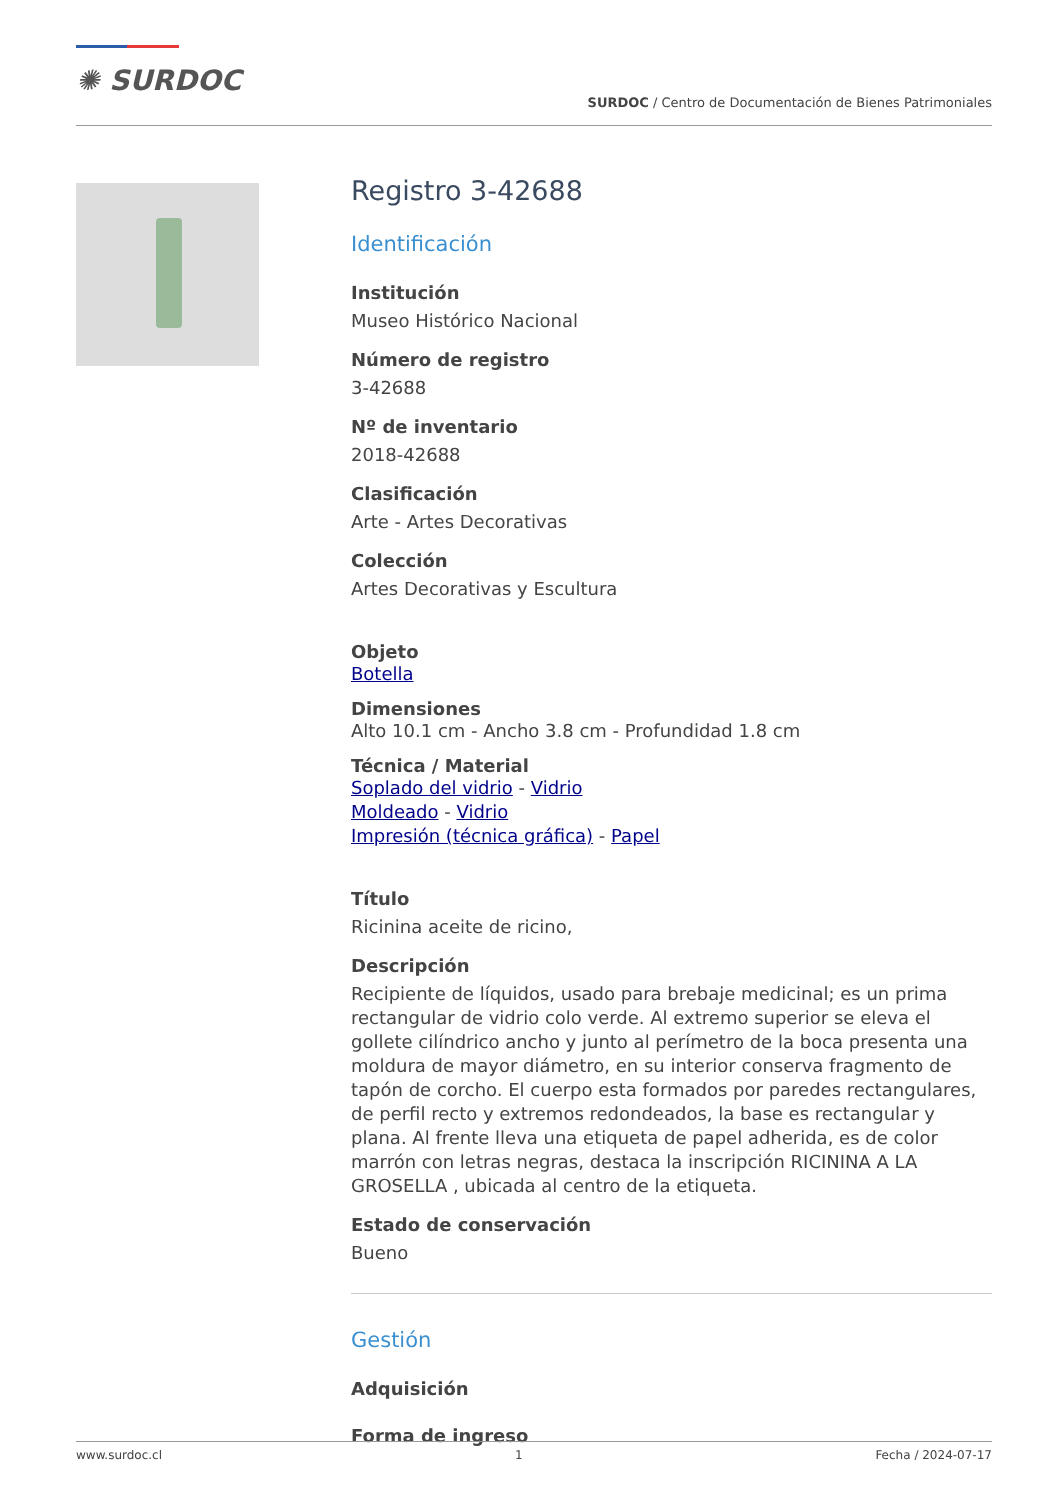✺ SURDOC
SURDOC / Centro de Documentación de Bienes Patrimoniales
Registro 3-42688
Identificación
Institución
Museo Histórico Nacional
Número de registro
3-42688
Nº de inventario
2018-42688
Clasificación
Arte - Artes Decorativas
Colección
Artes Decorativas y Escultura
Objeto
Botella
Dimensiones
Alto 10.1 cm - Ancho 3.8 cm - Profundidad 1.8 cm
Técnica / Material
Soplado del vidrio - Vidrio
Moldeado - Vidrio
Impresión (técnica gráfica) - Papel
Título
Ricinina aceite de ricino,
Descripción
Recipiente de líquidos, usado para brebaje medicinal; es un prima rectangular de vidrio colo verde. Al extremo superior se eleva el gollete cilíndrico ancho y junto al perímetro de la boca presenta una moldura de mayor diámetro, en su interior conserva fragmento de tapón de corcho. El cuerpo esta formados por paredes rectangulares, de perfil recto y extremos redondeados, la base es rectangular y plana. Al frente lleva una etiqueta de papel adherida, es de color marrón con letras negras, destaca la inscripción RICININA A LA GROSELLA , ubicada al centro de la etiqueta.
Estado de conservación
Bueno
Gestión
Adquisición
Forma de ingreso
www.surdoc.cl 1 Fecha / 2024-07-17